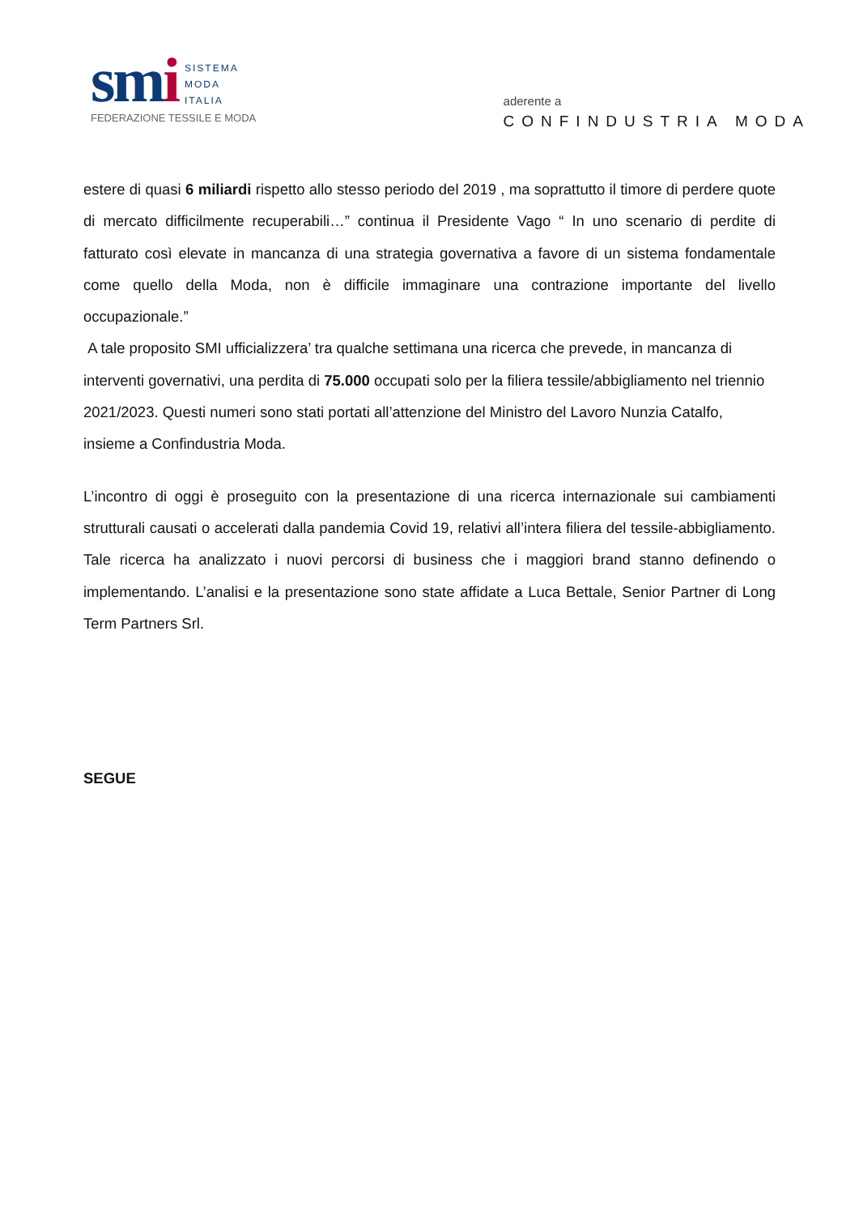smi
SISTEMA
MODA
ITALIA
FEDERAZIONE TESSILE E MODA
aderente a
CONFINDUSTRIA MODA
estere di quasi 6 miliardi rispetto allo stesso periodo del 2019 , ma soprattutto il timore di perdere quote di mercato difficilmente recuperabili…” continua il Presidente Vago “ In uno scenario di perdite di fatturato così elevate in mancanza di una strategia governativa a favore di un sistema fondamentale come quello della Moda, non è difficile immaginare una contrazione importante del livello occupazionale.”
A tale proposito SMI ufficializzera’ tra qualche settimana una ricerca che prevede, in mancanza di interventi governativi, una perdita di 75.000 occupati solo per la filiera tessile/abbigliamento nel triennio 2021/2023. Questi numeri sono stati portati all’attenzione del Ministro del Lavoro Nunzia Catalfo, insieme a Confindustria Moda.
L’incontro di oggi è proseguito con la presentazione di una ricerca internazionale sui cambiamenti strutturali causati o accelerati dalla pandemia Covid 19, relativi all’intera filiera del tessile-abbigliamento. Tale ricerca ha analizzato i nuovi percorsi di business che i maggiori brand stanno definendo o implementando. L’analisi e la presentazione sono state affidate a Luca Bettale, Senior Partner di Long Term Partners Srl.
SEGUE